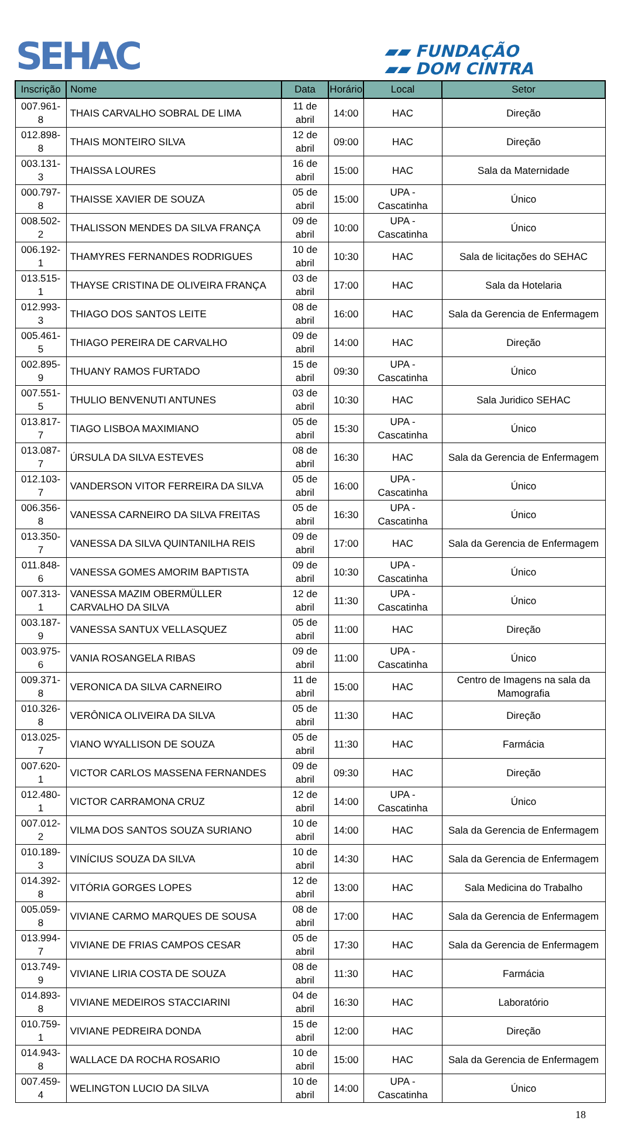SEHAC
▰▰ FUNDAÇÃO
▰▰ DOM CINTRA
| Inscrição | Nome | Data | Horário | Local | Setor |
| --- | --- | --- | --- | --- | --- |
| 007.961-8 | THAIS CARVALHO SOBRAL DE LIMA | 11 de abril | 14:00 | HAC | Direção |
| 012.898-8 | THAIS MONTEIRO SILVA | 12 de abril | 09:00 | HAC | Direção |
| 003.131-3 | THAISSA LOURES | 16 de abril | 15:00 | HAC | Sala da Maternidade |
| 000.797-8 | THAISSE XAVIER DE SOUZA | 05 de abril | 15:00 | UPA - Cascatinha | Único |
| 008.502-2 | THALISSON MENDES DA SILVA FRANÇA | 09 de abril | 10:00 | UPA - Cascatinha | Único |
| 006.192-1 | THAMYRES FERNANDES RODRIGUES | 10 de abril | 10:30 | HAC | Sala de licitações do SEHAC |
| 013.515-1 | THAYSE CRISTINA DE OLIVEIRA FRANÇA | 03 de abril | 17:00 | HAC | Sala da Hotelaria |
| 012.993-3 | THIAGO DOS SANTOS LEITE | 08 de abril | 16:00 | HAC | Sala da Gerencia de Enfermagem |
| 005.461-5 | THIAGO PEREIRA DE CARVALHO | 09 de abril | 14:00 | HAC | Direção |
| 002.895-9 | THUANY RAMOS FURTADO | 15 de abril | 09:30 | UPA - Cascatinha | Único |
| 007.551-5 | THULIO BENVENUTI ANTUNES | 03 de abril | 10:30 | HAC | Sala Juridico SEHAC |
| 013.817-7 | TIAGO LISBOA MAXIMIANO | 05 de abril | 15:30 | UPA - Cascatinha | Único |
| 013.087-7 | ÚRSULA DA SILVA ESTEVES | 08 de abril | 16:30 | HAC | Sala da Gerencia de Enfermagem |
| 012.103-7 | VANDERSON VITOR FERREIRA DA SILVA | 05 de abril | 16:00 | UPA - Cascatinha | Único |
| 006.356-8 | VANESSA CARNEIRO DA SILVA FREITAS | 05 de abril | 16:30 | UPA - Cascatinha | Único |
| 013.350-7 | VANESSA DA SILVA QUINTANILHA REIS | 09 de abril | 17:00 | HAC | Sala da Gerencia de Enfermagem |
| 011.848-6 | VANESSA GOMES AMORIM BAPTISTA | 09 de abril | 10:30 | UPA - Cascatinha | Único |
| 007.313-1 | VANESSA MAZIM OBERMÜLLER CARVALHO DA SILVA | 12 de abril | 11:30 | UPA - Cascatinha | Único |
| 003.187-9 | VANESSA SANTUX VELLASQUEZ | 05 de abril | 11:00 | HAC | Direção |
| 003.975-6 | VANIA ROSANGELA RIBAS | 09 de abril | 11:00 | UPA - Cascatinha | Único |
| 009.371-8 | VERONICA DA SILVA CARNEIRO | 11 de abril | 15:00 | HAC | Centro de Imagens na sala da Mamografia |
| 010.326-8 | VERÔNICA OLIVEIRA DA SILVA | 05 de abril | 11:30 | HAC | Direção |
| 013.025-7 | VIANO WYALLISON DE SOUZA | 05 de abril | 11:30 | HAC | Farmácia |
| 007.620-1 | VICTOR CARLOS MASSENA FERNANDES | 09 de abril | 09:30 | HAC | Direção |
| 012.480-1 | VICTOR CARRAMONA CRUZ | 12 de abril | 14:00 | UPA - Cascatinha | Único |
| 007.012-2 | VILMA DOS SANTOS SOUZA SURIANO | 10 de abril | 14:00 | HAC | Sala da Gerencia de Enfermagem |
| 010.189-3 | VINÍCIUS SOUZA DA SILVA | 10 de abril | 14:30 | HAC | Sala da Gerencia de Enfermagem |
| 014.392-8 | VITÓRIA GORGES LOPES | 12 de abril | 13:00 | HAC | Sala Medicina do Trabalho |
| 005.059-8 | VIVIANE CARMO MARQUES DE SOUSA | 08 de abril | 17:00 | HAC | Sala da Gerencia de Enfermagem |
| 013.994-7 | VIVIANE DE FRIAS CAMPOS CESAR | 05 de abril | 17:30 | HAC | Sala da Gerencia de Enfermagem |
| 013.749-9 | VIVIANE LIRIA COSTA DE SOUZA | 08 de abril | 11:30 | HAC | Farmácia |
| 014.893-8 | VIVIANE MEDEIROS STACCIARINI | 04 de abril | 16:30 | HAC | Laboratório |
| 010.759-1 | VIVIANE PEDREIRA DONDA | 15 de abril | 12:00 | HAC | Direção |
| 014.943-8 | WALLACE DA ROCHA ROSARIO | 10 de abril | 15:00 | HAC | Sala da Gerencia de Enfermagem |
| 007.459-4 | WELINGTON LUCIO DA SILVA | 10 de abril | 14:00 | UPA - Cascatinha | Único |
18